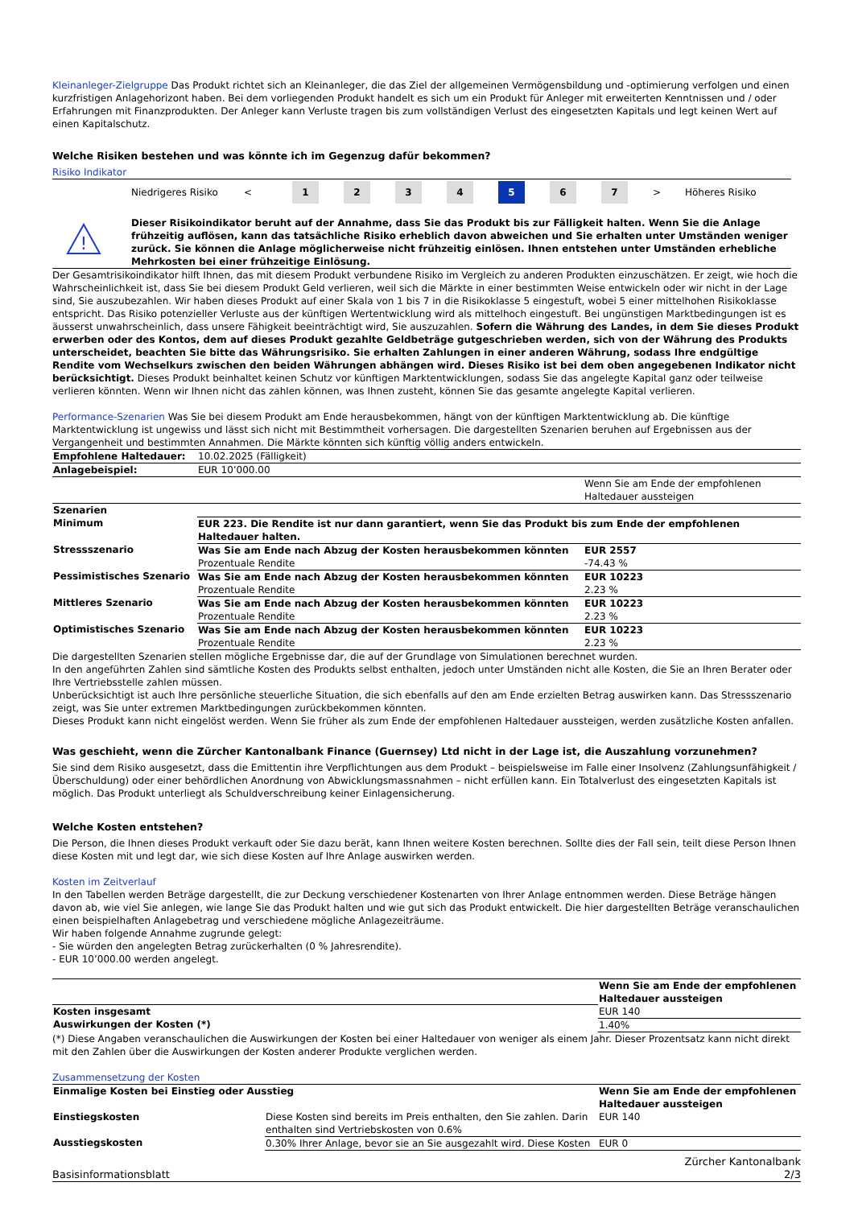Kleinanleger-Zielgruppe Das Produkt richtet sich an Kleinanleger, die das Ziel der allgemeinen Vermögensbildung und -optimierung verfolgen und einen kurzfristigen Anlagehorizont haben. Bei dem vorliegenden Produkt handelt es sich um ein Produkt für Anleger mit erweiterten Kenntnissen und / oder Erfahrungen mit Finanzprodukten. Der Anleger kann Verluste tragen bis zum vollständigen Verlust des eingesetzten Kapitals und legt keinen Wert auf einen Kapitalschutz.
Welche Risiken bestehen und was könnte ich im Gegenzug dafür bekommen?
Risiko Indikator
Niedrigeres Risiko < 1234 5 6 7 > Höheres Risiko
!
Dieser Risikoindikator beruht auf der Annahme, dass Sie das Produkt bis zur Fälligkeit halten. Wenn Sie die Anlage frühzeitig auflösen, kann das tatsächliche Risiko erheblich davon abweichen und Sie erhalten unter Umständen weniger zurück. Sie können die Anlage möglicherweise nicht frühzeitig einlösen. Ihnen entstehen unter Umständen erhebliche Mehrkosten bei einer frühzeitige Einlösung.
Der Gesamtrisikoindikator hilft Ihnen, das mit diesem Produkt verbundene Risiko im Vergleich zu anderen Produkten einzuschätzen. Er zeigt, wie hoch die Wahrscheinlichkeit ist, dass Sie bei diesem Produkt Geld verlieren, weil sich die Märkte in einer bestimmten Weise entwickeln oder wir nicht in der Lage sind, Sie auszubezahlen. Wir haben dieses Produkt auf einer Skala von 1 bis 7 in die Risikoklasse 5 eingestuft, wobei 5 einer mittelhohen Risikoklasse entspricht. Das Risiko potenzieller Verluste aus der künftigen Wertentwicklung wird als mittelhoch eingestuft. Bei ungünstigen Marktbedingungen ist es äusserst unwahrscheinlich, dass unsere Fähigkeit beeinträchtigt wird, Sie auszuzahlen. Sofern die Währung des Landes, in dem Sie dieses Produkt erwerben oder des Kontos, dem auf dieses Produkt gezahlte Geldbeträge gutgeschrieben werden, sich von der Währung des Produkts unterscheidet, beachten Sie bitte das Währungsrisiko. Sie erhalten Zahlungen in einer anderen Währung, sodass Ihre endgültige Rendite vom Wechselkurs zwischen den beiden Währungen abhängen wird. Dieses Risiko ist bei dem oben angegebenen Indikator nicht berücksichtigt. Dieses Produkt beinhaltet keinen Schutz vor künftigen Marktentwicklungen, sodass Sie das angelegte Kapital ganz oder teilweise verlieren könnten. Wenn wir Ihnen nicht das zahlen können, was Ihnen zusteht, können Sie das gesamte angelegte Kapital verlieren.
Performance-Szenarien Was Sie bei diesem Produkt am Ende herausbekommen, hängt von der künftigen Marktentwicklung ab. Die künftige Marktentwicklung ist ungewiss und lässt sich nicht mit Bestimmtheit vorhersagen. Die dargestellten Szenarien beruhen auf Ergebnissen aus der Vergangenheit und bestimmten Annahmen. Die Märkte könnten sich künftig völlig anders entwickeln.
| Empfohlene Haltedauer: | 10.02.2025 (Fälligkeit) | |
| Anlagebeispiel: | EUR 10’000.00 | |
| | | Wenn Sie am Ende der empfohlenen Haltedauer aussteigen |
| Szenarien | | |
| Minimum | EUR 223. Die Rendite ist nur dann garantiert, wenn Sie das Produkt bis zum Ende der empfohlenen Haltedauer halten. | |
| Stressszenario | Was Sie am Ende nach Abzug der Kosten herausbekommen könnten Prozentuale Rendite | EUR 2557 -74.43 % |
| Pessimistisches Szenario | Was Sie am Ende nach Abzug der Kosten herausbekommen könnten Prozentuale Rendite | EUR 10223 2.23 % |
| Mittleres Szenario | Was Sie am Ende nach Abzug der Kosten herausbekommen könnten Prozentuale Rendite | EUR 10223 2.23 % |
| Optimistisches Szenario | Was Sie am Ende nach Abzug der Kosten herausbekommen könnten Prozentuale Rendite | EUR 10223 2.23 % |
Die dargestellten Szenarien stellen mögliche Ergebnisse dar, die auf der Grundlage von Simulationen berechnet wurden.
In den angeführten Zahlen sind sämtliche Kosten des Produkts selbst enthalten, jedoch unter Umständen nicht alle Kosten, die Sie an Ihren Berater oder Ihre Vertriebsstelle zahlen müssen.
Unberücksichtigt ist auch Ihre persönliche steuerliche Situation, die sich ebenfalls auf den am Ende erzielten Betrag auswirken kann. Das Stressszenario zeigt, was Sie unter extremen Marktbedingungen zurückbekommen könnten.
Dieses Produkt kann nicht eingelöst werden. Wenn Sie früher als zum Ende der empfohlenen Haltedauer aussteigen, werden zusätzliche Kosten anfallen.
Was geschieht, wenn die Zürcher Kantonalbank Finance (Guernsey) Ltd nicht in der Lage ist, die Auszahlung vorzunehmen?
Sie sind dem Risiko ausgesetzt, dass die Emittentin ihre Verpflichtungen aus dem Produkt – beispielsweise im Falle einer Insolvenz (Zahlungsunfähigkeit / Überschuldung) oder einer behördlichen Anordnung von Abwicklungsmassnahmen – nicht erfüllen kann. Ein Totalverlust des eingesetzten Kapitals ist möglich. Das Produkt unterliegt als Schuldverschreibung keiner Einlagensicherung.
Welche Kosten entstehen?
Die Person, die Ihnen dieses Produkt verkauft oder Sie dazu berät, kann Ihnen weitere Kosten berechnen. Sollte dies der Fall sein, teilt diese Person Ihnen diese Kosten mit und legt dar, wie sich diese Kosten auf Ihre Anlage auswirken werden.
Kosten im Zeitverlauf
In den Tabellen werden Beträge dargestellt, die zur Deckung verschiedener Kostenarten von Ihrer Anlage entnommen werden. Diese Beträge hängen davon ab, wie viel Sie anlegen, wie lange Sie das Produkt halten und wie gut sich das Produkt entwickelt. Die hier dargestellten Beträge veranschaulichen einen beispielhaften Anlagebetrag und verschiedene mögliche Anlagezeiträume.
Wir haben folgende Annahme zugrunde gelegt:
- Sie würden den angelegten Betrag zurückerhalten (0 % Jahresrendite).
- EUR 10’000.00 werden angelegt.
| | Wenn Sie am Ende der empfohlenen Haltedauer aussteigen |
| Kosten insgesamt | EUR 140 |
| Auswirkungen der Kosten (*) | 1.40% |
(*) Diese Angaben veranschaulichen die Auswirkungen der Kosten bei einer Haltedauer von weniger als einem Jahr. Dieser Prozentsatz kann nicht direkt mit den Zahlen über die Auswirkungen der Kosten anderer Produkte verglichen werden.
Zusammensetzung der Kosten
| Einmalige Kosten bei Einstieg oder Ausstieg | | Wenn Sie am Ende der empfohlenen Haltedauer aussteigen |
| --- | --- | --- |
| Einstiegskosten | Diese Kosten sind bereits im Preis enthalten, den Sie zahlen. Darin enthalten sind Vertriebskosten von 0.6% | EUR 140 |
| Ausstiegskosten | 0.30% Ihrer Anlage, bevor sie an Sie ausgezahlt wird. Diese Kosten | EUR 0 |
Basisinformationsblatt Zürcher Kantonalbank
2/3